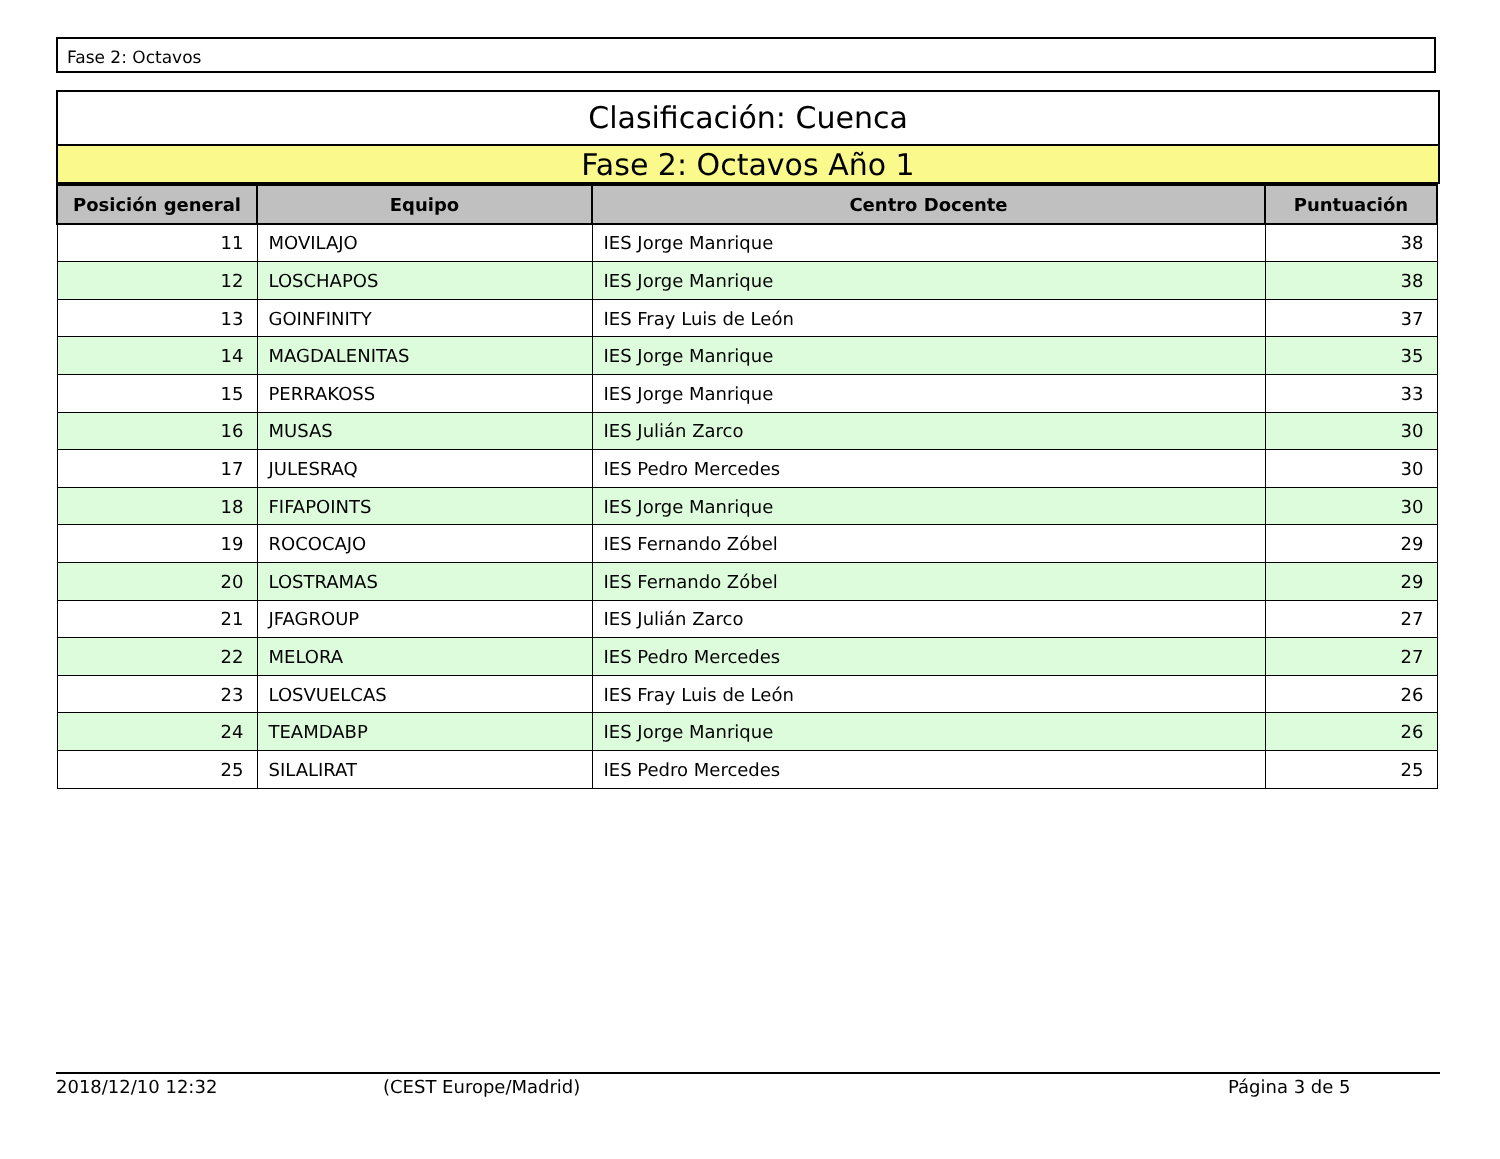Fase 2: Octavos
Clasificación: Cuenca
Fase 2: Octavos Año 1
| Posición general | Equipo | Centro Docente | Puntuación |
| --- | --- | --- | --- |
| 11 | MOVILAJO | IES Jorge Manrique | 38 |
| 12 | LOSCHAPOS | IES Jorge Manrique | 38 |
| 13 | GOINFINITY | IES Fray Luis de León | 37 |
| 14 | MAGDALENITAS | IES Jorge Manrique | 35 |
| 15 | PERRAKOSS | IES Jorge Manrique | 33 |
| 16 | MUSAS | IES Julián Zarco | 30 |
| 17 | JULESRAQ | IES Pedro Mercedes | 30 |
| 18 | FIFAPOINTS | IES Jorge Manrique | 30 |
| 19 | ROCOCAJO | IES Fernando Zóbel | 29 |
| 20 | LOSTRAMAS | IES Fernando Zóbel | 29 |
| 21 | JFAGROUP | IES Julián Zarco | 27 |
| 22 | MELORA | IES Pedro Mercedes | 27 |
| 23 | LOSVUELCAS | IES Fray Luis de León | 26 |
| 24 | TEAMDABP | IES Jorge Manrique | 26 |
| 25 | SILALIRAT | IES Pedro Mercedes | 25 |
2018/12/10 12:32 (CEST Europe/Madrid) Página 3 de 5